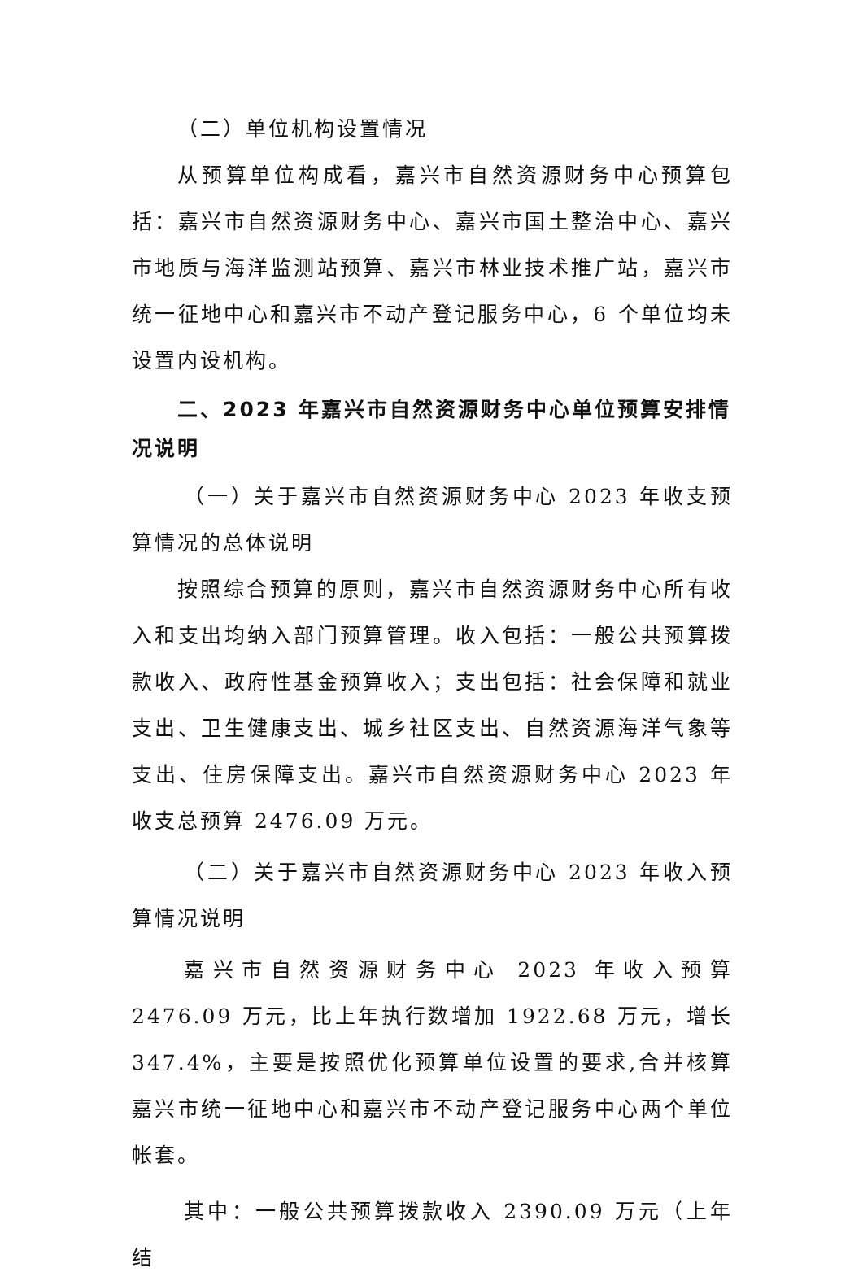（二）单位机构设置情况
从预算单位构成看，嘉兴市自然资源财务中心预算包括：嘉兴市自然资源财务中心、嘉兴市国土整治中心、嘉兴市地质与海洋监测站预算、嘉兴市林业技术推广站，嘉兴市统一征地中心和嘉兴市不动产登记服务中心，6 个单位均未设置内设机构。
二、2023 年嘉兴市自然资源财务中心单位预算安排情况说明
（一）关于嘉兴市自然资源财务中心 2023 年收支预算情况的总体说明
按照综合预算的原则，嘉兴市自然资源财务中心所有收入和支出均纳入部门预算管理。收入包括：一般公共预算拨款收入、政府性基金预算收入；支出包括：社会保障和就业支出、卫生健康支出、城乡社区支出、自然资源海洋气象等支出、住房保障支出。嘉兴市自然资源财务中心 2023 年收支总预算 2476.09 万元。
（二）关于嘉兴市自然资源财务中心 2023 年收入预算情况说明
嘉兴市自然资源财务中心 2023 年收入预算 2476.09 万元，比上年执行数增加 1922.68 万元，增长 347.4%，主要是按照优化预算单位设置的要求,合并核算嘉兴市统一征地中心和嘉兴市不动产登记服务中心两个单位帐套。
其中：一般公共预算拨款收入 2390.09 万元（上年结